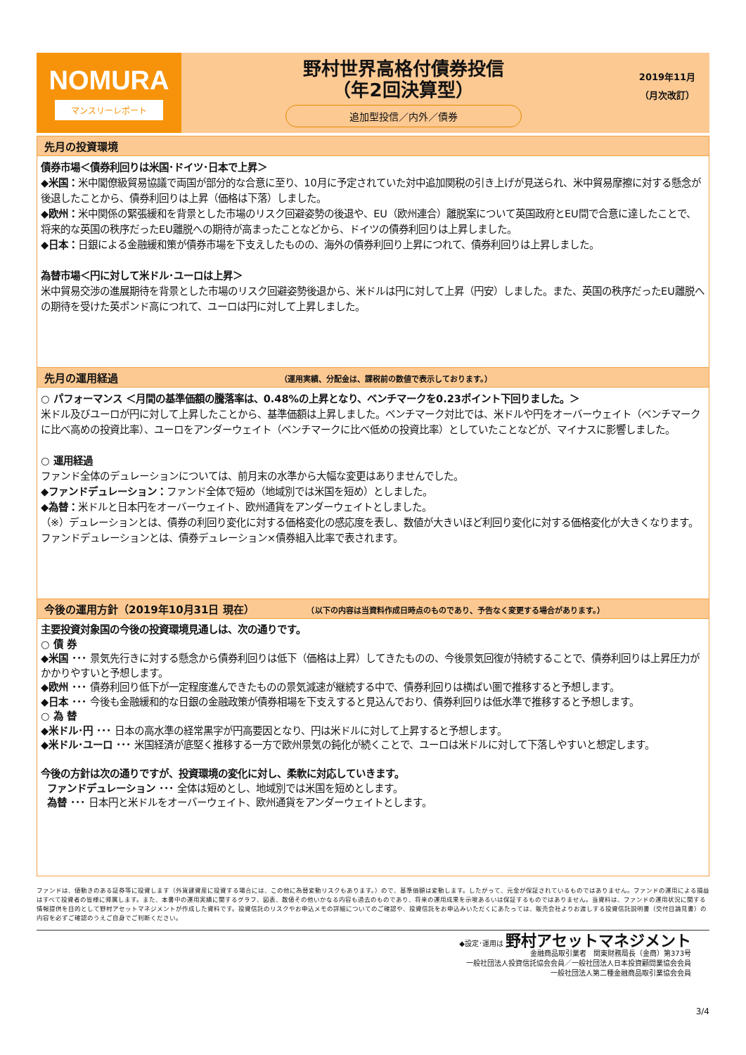NOMURA
マンスリーレポート
野村世界高格付債券投信
（年2回決算型）
追加型投信／内外／債券
2019年11月
（月次改訂）
先月の投資環境
債券市場＜債券利回りは米国･ドイツ･日本で上昇＞
◆米国：米中閣僚級貿易協議で両国が部分的な合意に至り、10月に予定されていた対中追加関税の引き上げが見送られ、米中貿易摩擦に対する懸念が後退したことから、債券利回りは上昇（価格は下落）しました。
◆欧州：米中関係の緊張緩和を背景とした市場のリスク回避姿勢の後退や、EU（欧州連合）離脱案について英国政府とEU間で合意に達したことで、将来的な英国の秩序だったEU離脱への期待が高まったことなどから、ドイツの債券利回りは上昇しました。
◆日本：日銀による金融緩和策が債券市場を下支えしたものの、海外の債券利回り上昇につれて、債券利回りは上昇しました。
為替市場＜円に対して米ドル･ユーロは上昇＞
米中貿易交渉の進展期待を背景とした市場のリスク回避姿勢後退から、米ドルは円に対して上昇（円安）しました。また、英国の秩序だったEU離脱への期待を受けた英ポンド高につれて、ユーロは円に対して上昇しました。
先月の運用経過 （運用実績、分配金は、課税前の数値で表示しております。）
○ パフォーマンス ＜月間の基準価額の騰落率は、0.48%の上昇となり、ベンチマークを0.23ポイント下回りました。＞
米ドル及びユーロが円に対して上昇したことから、基準価額は上昇しました。ベンチマーク対比では、米ドルや円をオーバーウェイト（ベンチマークに比べ高めの投資比率）、ユーロをアンダーウェイト（ベンチマークに比べ低めの投資比率）としていたことなどが、マイナスに影響しました。
○ 運用経過
ファンド全体のデュレーションについては、前月末の水準から大幅な変更はありませんでした。
◆ファンドデュレーション：ファンド全体で短め（地域別では米国を短め）としました。
◆為替：米ドルと日本円をオーバーウェイト、欧州通貨をアンダーウェイトとしました。
（※）デュレーションとは、債券の利回り変化に対する価格変化の感応度を表し、数値が大きいほど利回り変化に対する価格変化が大きくなります。ファンドデュレーションとは、債券デュレーション×債券組入比率で表されます。
今後の運用方針（2019年10月31日 現在） （以下の内容は当資料作成日時点のものであり、予告なく変更する場合があります。）
主要投資対象国の今後の投資環境見通しは、次の通りです。
○ 債 券
◆米国 ･･･ 景気先行きに対する懸念から債券利回りは低下（価格は上昇）してきたものの、今後景気回復が持続することで、債券利回りは上昇圧力がかかりやすいと予想します。
◆欧州 ･･･ 債券利回り低下が一定程度進んできたものの景気減速が継続する中で、債券利回りは横ばい圏で推移すると予想します。
◆日本 ･･･ 今後も金融緩和的な日銀の金融政策が債券相場を下支えすると見込んでおり、債券利回りは低水準で推移すると予想します。
○ 為 替
◆米ドル･円 ･･･ 日本の高水準の経常黒字が円高要因となり、円は米ドルに対して上昇すると予想します。
◆米ドル･ユーロ ･･･ 米国経済が底堅く推移する一方で欧州景気の鈍化が続くことで、ユーロは米ドルに対して下落しやすいと想定します。
今後の方針は次の通りですが、投資環境の変化に対し、柔軟に対応していきます。
ファンドデュレーション ･･･ 全体は短めとし、地域別では米国を短めとします。
為替 ･･･ 日本円と米ドルをオーバーウェイト、欧州通貨をアンダーウェイトとします。
ファンドは、値動きのある証券等に投資します（外貨建資産に投資する場合には、この他に為替変動リスクもあります。）ので、基準価額は変動します。したがって、元金が保証されているものではありません。ファンドの運用による損益はすべて投資者の皆様に帰属します。また、本書中の運用実績に関するグラフ、図表、数値その他いかなる内容も過去のものであり、将来の運用成果を示唆あるいは保証するものではありません。当資料は、ファンドの運用状況に関する情報提供を目的として野村アセットマネジメントが作成した資料です。投資信託のリスクやお申込メモの詳細についてのご確認や、投資信託をお申込みいただくにあたっては、販売会社よりお渡しする投資信託説明書（交付目論見書）の内容を必ずご確認のうえご自身でご判断ください。
◆設定･運用は 野村アセットマネジメント
金融商品取引業者　関東財務局長（金商）第373号
一般社団法人投資信託協会会員／一般社団法人日本投資顧問業協会会員
一般社団法人第二種金融商品取引業協会会員
3/4